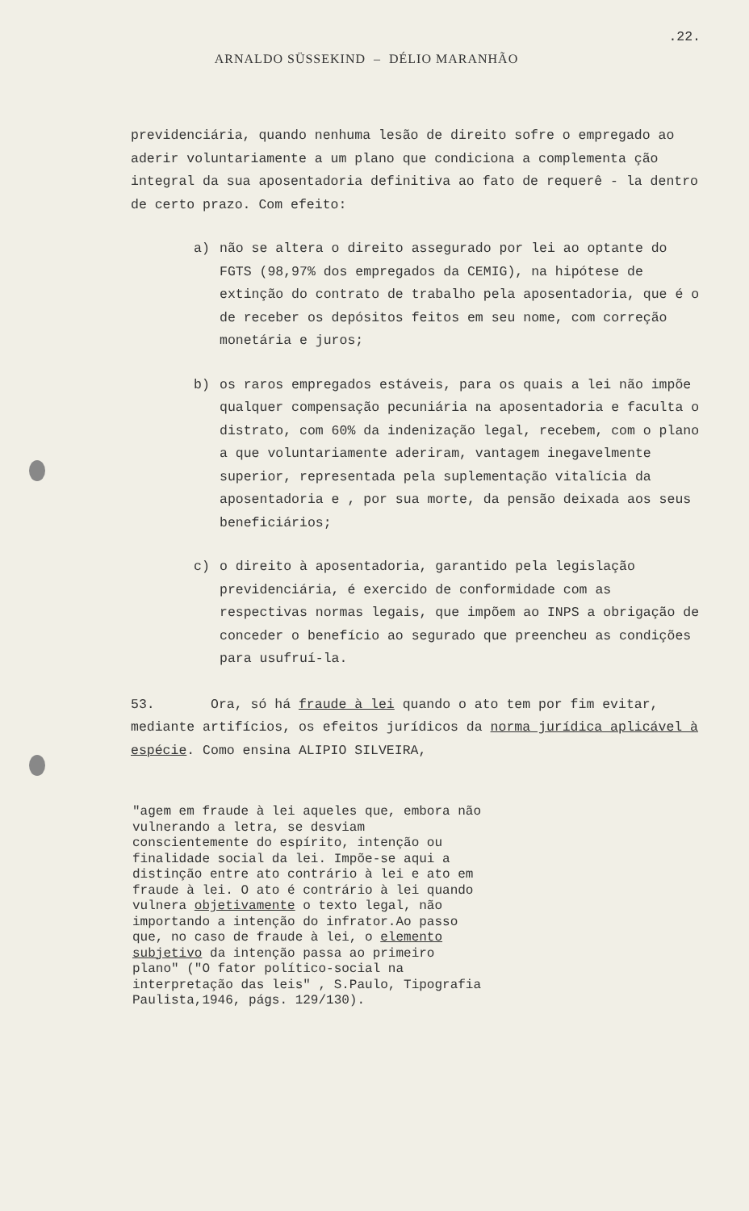.22.
ARNALDO SÜSSEKIND – DÉLIO MARANHÃO
previdenciária, quando nenhuma lesão de direito sofre o empregado ao aderir voluntariamente a um plano que condiciona a complementa ção integral da sua aposentadoria definitiva ao fato de requerê - la dentro de certo prazo. Com efeito:
a) não se altera o direito assegurado por lei ao optante do FGTS (98,97% dos empregados da CEMIG), na hipótese de extinção do contrato de trabalho pela aposentadoria, que é o de receber os depósitos feitos em seu nome, com correção monetária e juros;
b) os raros empregados estáveis, para os quais a lei não impõe qualquer compensação pecuniária na aposentadoria e faculta o distrato, com 60% da indenização legal, recebem, com o plano a que voluntariamente aderiram, vantagem inegavelmente superior, representada pela suplementação vitalícia da aposentadoria e , por sua morte, da pensão deixada aos seus beneficiários;
c) o direito à aposentadoria, garantido pela legislação previdenciária, é exercido de conformidade com as respectivas normas legais, que impõem ao INPS a obrigação de conceder o benefício ao segurado que preencheu as condições para usufruí-la.
53. Ora, só há fraude à lei quando o ato tem por fim evitar, mediante artifícios, os efeitos jurídicos da norma jurídica aplicável à espécie. Como ensina ALIPIO SILVEIRA,
"agem em fraude à lei aqueles que, embora não vulnerando a letra, se desviam conscientemente do espírito, intenção ou finalidade social da lei. Impõe-se aqui a distinção entre ato contrário à lei e ato em fraude à lei. O ato é contrário à lei quando vulnera objetivamente o texto legal, não importando a intenção do infrator.Ao passo que, no caso de fraude à lei, o elemento subjetivo da intenção passa ao primeiro plano" ("O fator político-social na interpretação das leis" , S.Paulo, Tipografia Paulista,1946, págs. 129/130).